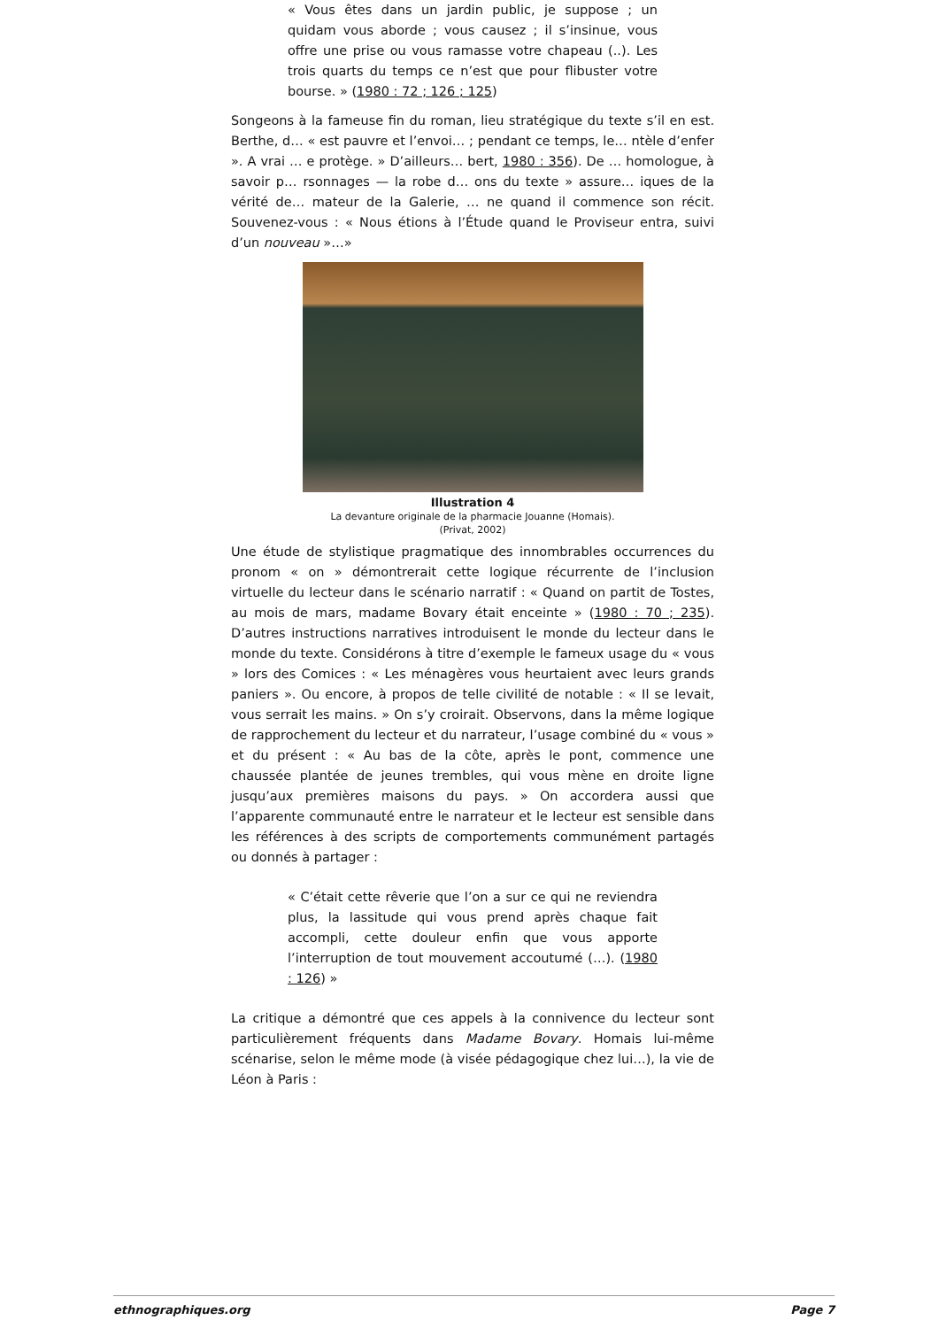« Vous êtes dans un jardin public, je suppose ; un quidam vous aborde ; vous causez ; il s’insinue, vous offre une prise ou vous ramasse votre chapeau (..). Les trois quarts du temps ce n’est que pour flibuster votre bourse. » (1980 : 72 ; 126 ; 125)
Songeons à la fameuse fin du roman, lieu stratégique du texte s’il en est. Berthe, d… « est pauvre et l’envoi… ; pendant ce temps, le… ntèle d’enfer ». A vrai … e protège. » D’ailleurs… bert, 1980 : 356). De … homologue, à savoir p… rsonnages — la robe d… ons du texte » assure… iques de la vérité de… mateur de la Galerie, … ne quand il commence son récit. Souvenez-vous : « Nous étions à l’Étude quand le Proviseur entra, suivi d’un nouveau »…»
Illustration 4
La devanture originale de la pharmacie Jouanne (Homais).
(Privat, 2002)
Une étude de stylistique pragmatique des innombrables occurrences du pronom « on » démontrerait cette logique récurrente de l’inclusion virtuelle du lecteur dans le scénario narratif : « Quand on partit de Tostes, au mois de mars, madame Bovary était enceinte » (1980 : 70 ; 235). D’autres instructions narratives introduisent le monde du lecteur dans le monde du texte. Considérons à titre d’exemple le fameux usage du « vous » lors des Comices : « Les ménagères vous heurtaient avec leurs grands paniers ». Ou encore, à propos de telle civilité de notable : « Il se levait, vous serrait les mains. » On s’y croirait. Observons, dans la même logique de rapprochement du lecteur et du narrateur, l’usage combiné du « vous » et du présent : « Au bas de la côte, après le pont, commence une chaussée plantée de jeunes trembles, qui vous mène en droite ligne jusqu’aux premières maisons du pays. » On accordera aussi que l’apparente communauté entre le narrateur et le lecteur est sensible dans les références à des scripts de comportements communément partagés ou donnés à partager :
« C’était cette rêverie que l’on a sur ce qui ne reviendra plus, la lassitude qui vous prend après chaque fait accompli, cette douleur enfin que vous apporte l’interruption de tout mouvement accoutumé (…). (1980 : 126) »
La critique a démontré que ces appels à la connivence du lecteur sont particulièrement fréquents dans Madame Bovary. Homais lui-même scénarise, selon le même mode (à visée pédagogique chez lui…), la vie de Léon à Paris :
ethnographiques.org Page 7